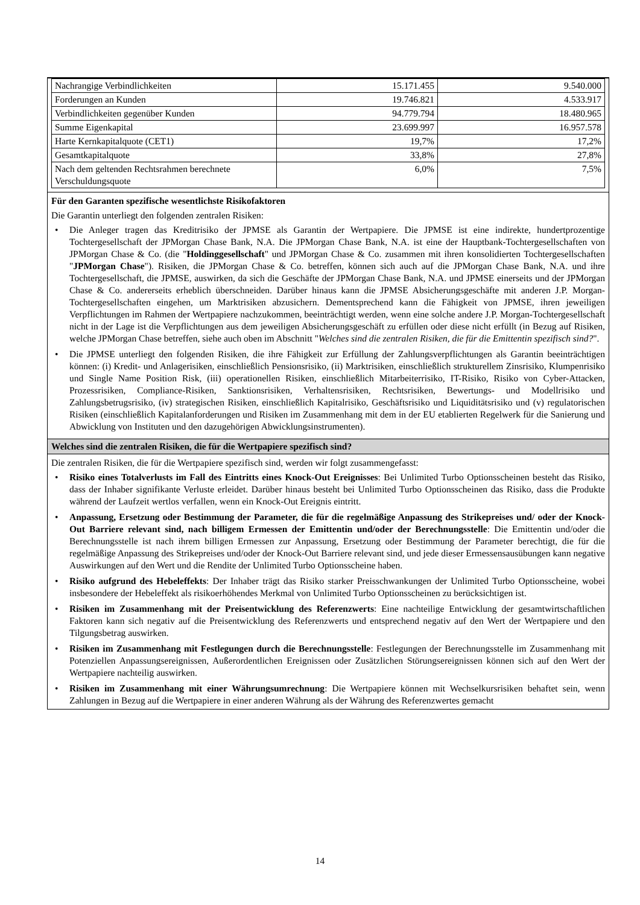| Nachrangige Verbindlichkeiten | 15.171.455 | 9.540.000 |
| Forderungen an Kunden | 19.746.821 | 4.533.917 |
| Verbindlichkeiten gegenüber Kunden | 94.779.794 | 18.480.965 |
| Summe Eigenkapital | 23.699.997 | 16.957.578 |
| Harte Kernkapitalquote (CET1) | 19,7% | 17,2% |
| Gesamtkapitalquote | 33,8% | 27,8% |
| Nach dem geltenden Rechtsrahmen berechnete Verschuldungsquote | 6,0% | 7,5% |
Für den Garanten spezifische wesentlichste Risikofaktoren
Die Garantin unterliegt den folgenden zentralen Risiken:
• Die Anleger tragen das Kreditrisiko der JPMSE als Garantin der Wertpapiere. Die JPMSE ist eine indirekte, hundertprozentige Tochtergesellschaft der JPMorgan Chase Bank, N.A. Die JPMorgan Chase Bank, N.A. ist eine der Hauptbank-Tochtergesellschaften von JPMorgan Chase & Co. (die "Holdinggesellschaft" und JPMorgan Chase & Co. zusammen mit ihren konsolidierten Tochtergesellschaften "JPMorgan Chase"). Risiken, die JPMorgan Chase & Co. betreffen, können sich auch auf die JPMorgan Chase Bank, N.A. und ihre Tochtergesellschaft, die JPMSE, auswirken, da sich die Geschäfte der JPMorgan Chase Bank, N.A. und JPMSE einerseits und der JPMorgan Chase & Co. andererseits erheblich überschneiden. Darüber hinaus kann die JPMSE Absicherungsgeschäfte mit anderen J.P. Morgan-Tochtergesellschaften eingehen, um Marktrisiken abzusichern. Dementsprechend kann die Fähigkeit von JPMSE, ihren jeweiligen Verpflichtungen im Rahmen der Wertpapiere nachzukommen, beeinträchtigt werden, wenn eine solche andere J.P. Morgan-Tochtergesellschaft nicht in der Lage ist die Verpflichtungen aus dem jeweiligen Absicherungsgeschäft zu erfüllen oder diese nicht erfüllt (in Bezug auf Risiken, welche JPMorgan Chase betreffen, siehe auch oben im Abschnitt "Welches sind die zentralen Risiken, die für die Emittentin spezifisch sind?".
• Die JPMSE unterliegt den folgenden Risiken, die ihre Fähigkeit zur Erfüllung der Zahlungsverpflichtungen als Garantin beeinträchtigen können: (i) Kredit- und Anlagerisiken, einschließlich Pensionsrisiko, (ii) Marktrisiken, einschließlich strukturellem Zinsrisiko, Klumpenrisiko und Single Name Position Risk, (iii) operationellen Risiken, einschließlich Mitarbeiterrisiko, IT-Risiko, Risiko von Cyber-Attacken, Prozessrisiken, Compliance-Risiken, Sanktionsrisiken, Verhaltensrisiken, Rechtsrisiken, Bewertungs- und Modellrisiko und Zahlungsbetrugsrisiko, (iv) strategischen Risiken, einschließlich Kapitalrisiko, Geschäftsrisiko und Liquiditätsrisiko und (v) regulatorischen Risiken (einschließlich Kapitalanforderungen und Risiken im Zusammenhang mit dem in der EU etablierten Regelwerk für die Sanierung und Abwicklung von Instituten und den dazugehörigen Abwicklungsinstrumenten).
Welches sind die zentralen Risiken, die für die Wertpapiere spezifisch sind?
Die zentralen Risiken, die für die Wertpapiere spezifisch sind, werden wir folgt zusammengefasst:
• Risiko eines Totalverlusts im Fall des Eintritts eines Knock-Out Ereignisses: Bei Unlimited Turbo Optionsscheinen besteht das Risiko, dass der Inhaber signifikante Verluste erleidet. Darüber hinaus besteht bei Unlimited Turbo Optionsscheinen das Risiko, dass die Produkte während der Laufzeit wertlos verfallen, wenn ein Knock-Out Ereignis eintritt.
• Anpassung, Ersetzung oder Bestimmung der Parameter, die für die regelmäßige Anpassung des Strikepreises und/ oder der Knock-Out Barriere relevant sind, nach billigem Ermessen der Emittentin und/oder der Berechnungsstelle: Die Emittentin und/oder die Berechnungsstelle ist nach ihrem billigen Ermessen zur Anpassung, Ersetzung oder Bestimmung der Parameter berechtigt, die für die regelmäßige Anpassung des Strikepreises und/oder der Knock-Out Barriere relevant sind, und jede dieser Ermessensausübungen kann negative Auswirkungen auf den Wert und die Rendite der Unlimited Turbo Optionsscheine haben.
• Risiko aufgrund des Hebeleffekts: Der Inhaber trägt das Risiko starker Preisschwankungen der Unlimited Turbo Optionsscheine, wobei insbesondere der Hebeleffekt als risikoerhöhendes Merkmal von Unlimited Turbo Optionsscheinen zu berücksichtigen ist.
• Risiken im Zusammenhang mit der Preisentwicklung des Referenzwerts: Eine nachteilige Entwicklung der gesamtwirtschaftlichen Faktoren kann sich negativ auf die Preisentwicklung des Referenzwerts und entsprechend negativ auf den Wert der Wertpapiere und den Tilgungsbetrag auswirken.
• Risiken im Zusammenhang mit Festlegungen durch die Berechnungsstelle: Festlegungen der Berechnungsstelle im Zusammenhang mit Potenziellen Anpassungsereignissen, Außerordentlichen Ereignissen oder Zusätzlichen Störungsereignissen können sich auf den Wert der Wertpapiere nachteilig auswirken.
• Risiken im Zusammenhang mit einer Währungsumrechnung: Die Wertpapiere können mit Wechselkursrisiken behaftet sein, wenn Zahlungen in Bezug auf die Wertpapiere in einer anderen Währung als der Währung des Referenzwertes gemacht
14